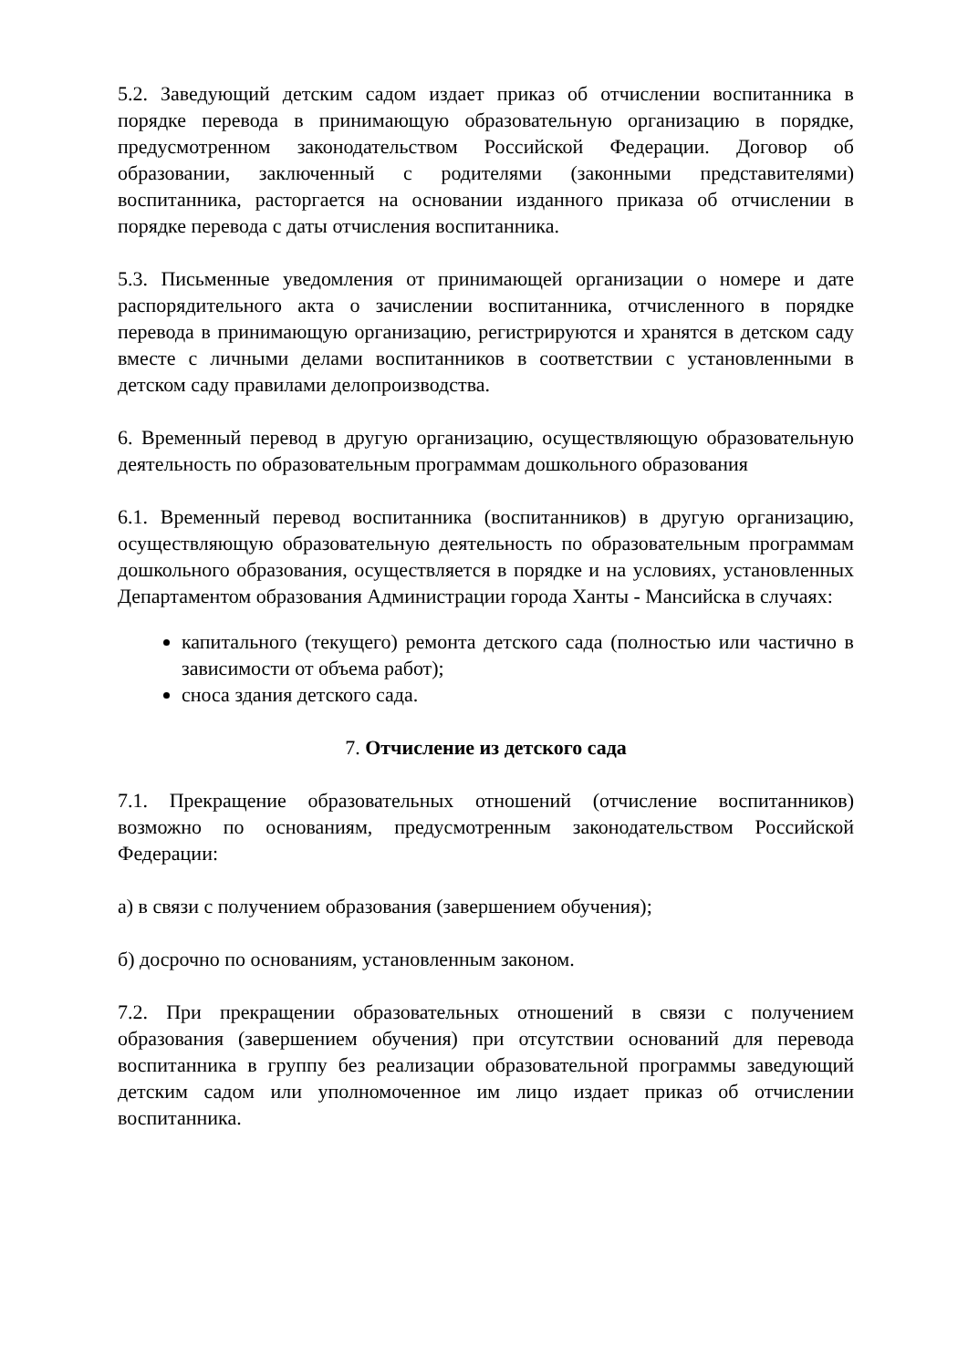5.2. Заведующий детским садом издает приказ об отчислении воспитанника в порядке перевода в принимающую образовательную организацию в порядке, предусмотренном законодательством Российской Федерации. Договор об образовании, заключенный с родителями (законными представителями) воспитанника, расторгается на основании изданного приказа об отчислении в порядке перевода с даты отчисления воспитанника.
5.3. Письменные уведомления от принимающей организации о номере и дате распорядительного акта о зачислении воспитанника, отчисленного в порядке перевода в принимающую организацию, регистрируются и хранятся в детском саду вместе с личными делами воспитанников в соответствии с установленными в детском саду правилами делопроизводства.
6. Временный перевод в другую организацию, осуществляющую образовательную деятельность по образовательным программам дошкольного образования
6.1. Временный перевод воспитанника (воспитанников) в другую организацию, осуществляющую образовательную деятельность по образовательным программам дошкольного образования, осуществляется в порядке и на условиях, установленных Департаментом образования Администрации города Ханты - Мансийска в случаях:
капитального (текущего) ремонта детского сада (полностью или частично в зависимости от объема работ);
сноса здания детского сада.
7. Отчисление из детского сада
7.1. Прекращение образовательных отношений (отчисление воспитанников) возможно по основаниям, предусмотренным законодательством Российской Федерации:
а) в связи с получением образования (завершением обучения);
б) досрочно по основаниям, установленным законом.
7.2. При прекращении образовательных отношений в связи с получением образования (завершением обучения) при отсутствии оснований для перевода воспитанника в группу без реализации образовательной программы заведующий детским садом или уполномоченное им лицо издает приказ об отчислении воспитанника.